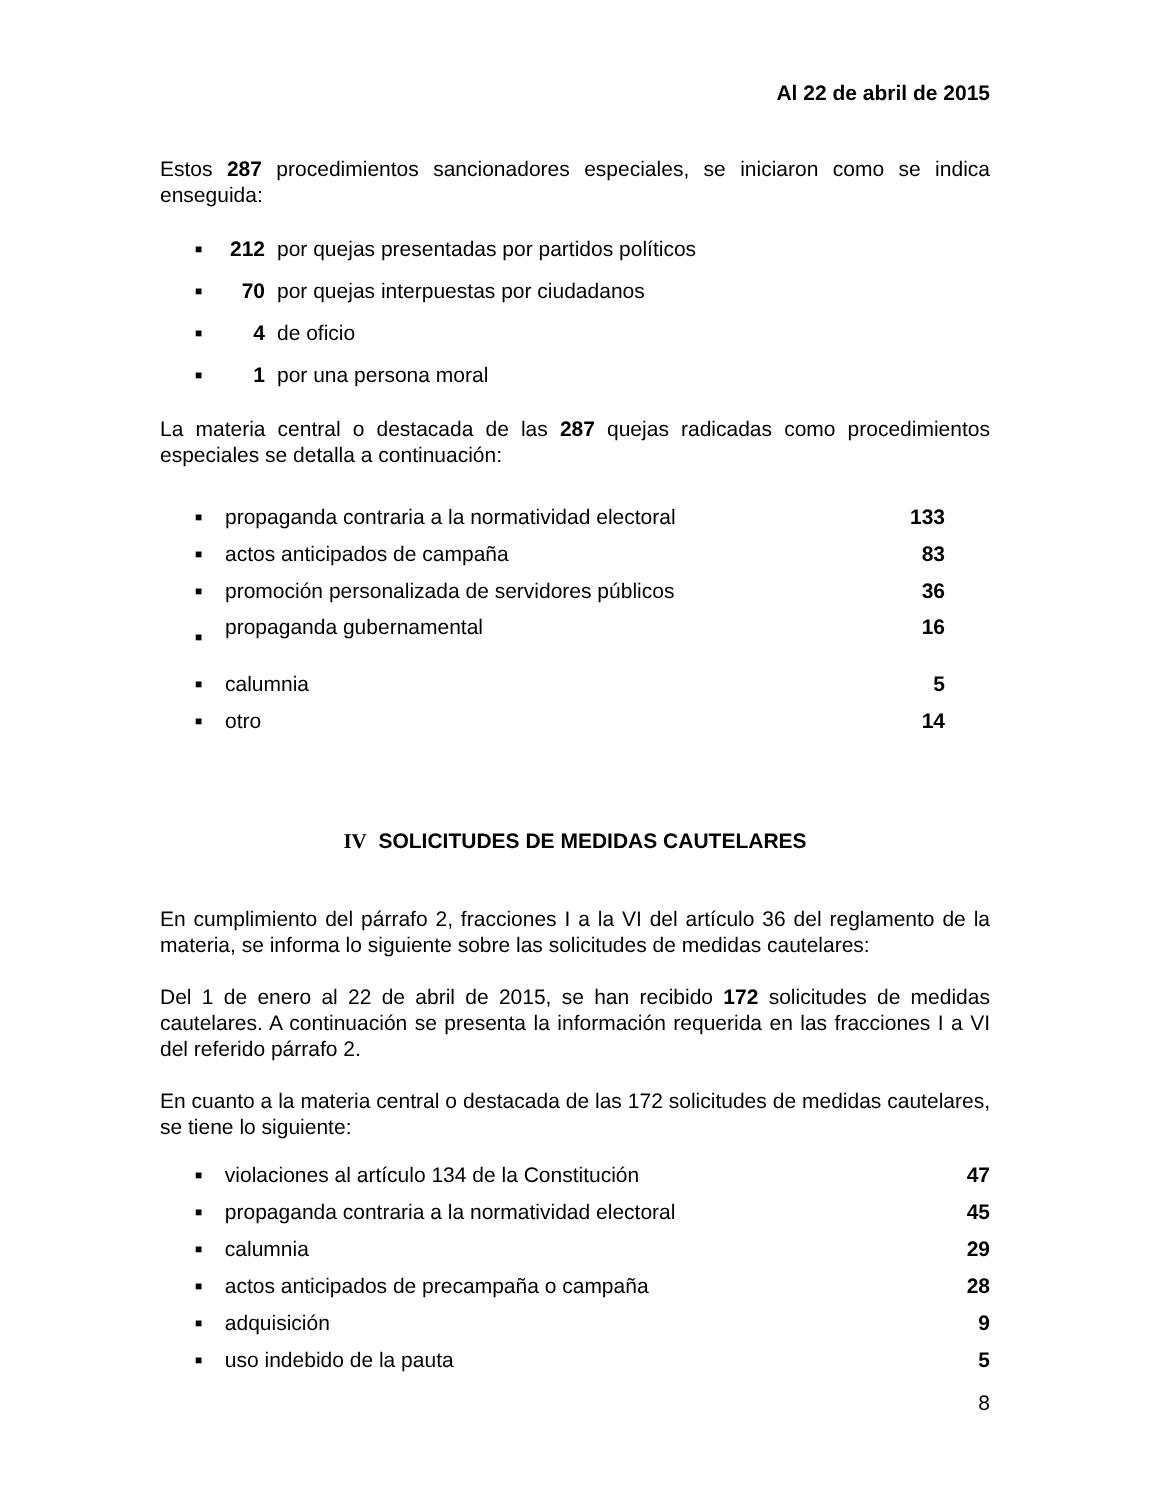Al 22 de abril de 2015
Estos 287 procedimientos sancionadores especiales, se iniciaron como se indica enseguida:
| ■ | 212 | por quejas presentadas por partidos políticos |
| ■ | 70 | por quejas interpuestas por ciudadanos |
| ■ | 4 | de oficio |
| ■ | 1 | por una persona moral |
La materia central o destacada de las 287 quejas radicadas como procedimientos especiales se detalla a continuación:
| ■ | propaganda contraria a la normatividad electoral | 133 |
| ■ | actos anticipados de campaña | 83 |
| ■ | promoción personalizada de servidores públicos | 36 |
| ■ | propaganda gubernamental | 16 |
| ■ | calumnia | 5 |
| ■ | otro | 14 |
IV SOLICITUDES DE MEDIDAS CAUTELARES
En cumplimiento del párrafo 2, fracciones I a la VI del artículo 36 del reglamento de la materia, se informa lo siguiente sobre las solicitudes de medidas cautelares:
Del 1 de enero al 22 de abril de 2015, se han recibido 172 solicitudes de medidas cautelares. A continuación se presenta la información requerida en las fracciones I a VI del referido párrafo 2.
En cuanto a la materia central o destacada de las 172 solicitudes de medidas cautelares, se tiene lo siguiente:
| ■ | violaciones al artículo 134 de la Constitución | 47 |
| ■ | propaganda contraria a la normatividad electoral | 45 |
| ■ | calumnia | 29 |
| ■ | actos anticipados de precampaña o campaña | 28 |
| ■ | adquisición | 9 |
| ■ | uso indebido de la pauta | 5 |
8